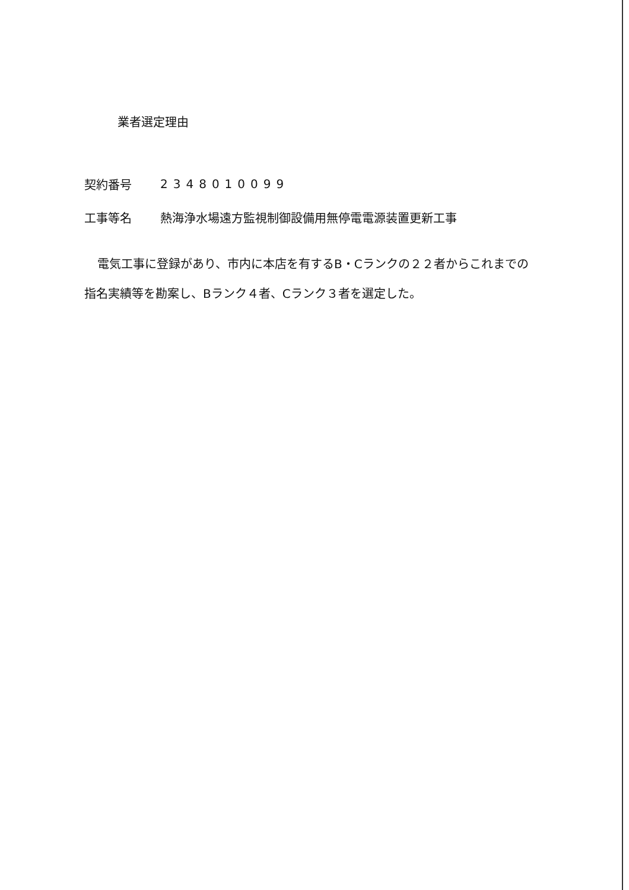業者選定理由
契約番号 2348010099
工事等名 熱海浄水場遠方監視制御設備用無停電電源装置更新工事
電気工事に登録があり、市内に本店を有するB・Cランクの２２者からこれまでの指名実績等を勘案し、Bランク４者、Cランク３者を選定した。